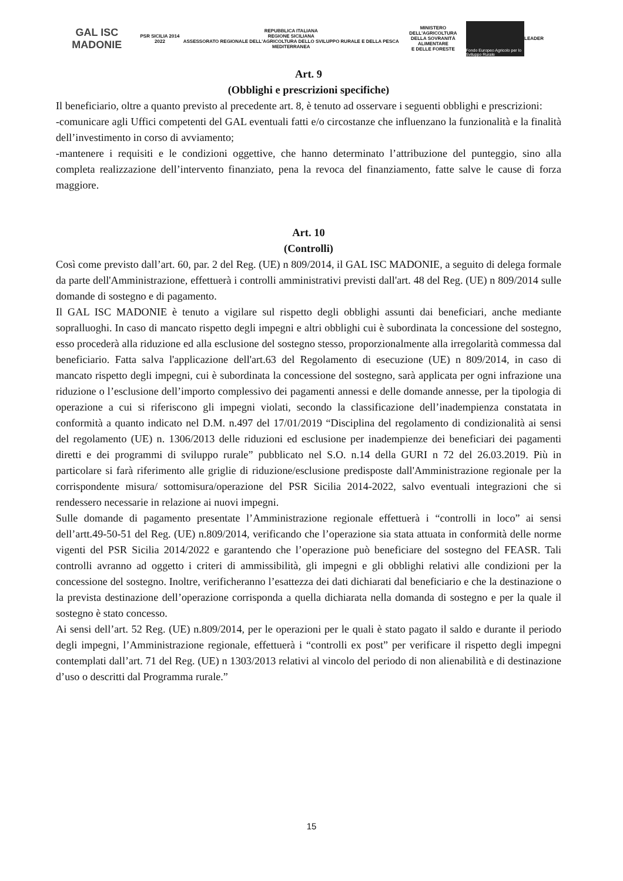GAL ISC MADONIE
PSR SICILIA 2014 2022
REPUBBLICA ITALIANA
REGIONE SICILIANA
ASSESSORATO REGIONALE DELL'AGRICOLTURA DELLO SVILUPPO RURALE E DELLA PESCA MEDITERRANEA
MINISTERO DELL'AGRICOLTURA
DELLA SOVRANITÀ ALIMENTARE
E DELLE FORESTE
Fondo Europeo Agricolo per lo Sviluppo Rurale
LEADER
Art. 9
(Obblighi e prescrizioni specifiche)
Il beneficiario, oltre a quanto previsto al precedente art. 8, è tenuto ad osservare i seguenti obblighi e prescrizioni:
-comunicare agli Uffici competenti del GAL eventuali fatti e/o circostanze che influenzano la funzionalità e la finalità dell’investimento in corso di avviamento;
-mantenere i requisiti e le condizioni oggettive, che hanno determinato l’attribuzione del punteggio, sino alla completa realizzazione dell’intervento finanziato, pena la revoca del finanziamento, fatte salve le cause di forza maggiore.
Art. 10
(Controlli)
Così come previsto dall’art. 60, par. 2 del Reg. (UE) n 809/2014, il GAL ISC MADONIE, a seguito di delega formale da parte dell'Amministrazione, effettuerà i controlli amministrativi previsti dall'art. 48 del Reg. (UE) n 809/2014 sulle domande di sostegno e di pagamento.
Il GAL ISC MADONIE è tenuto a vigilare sul rispetto degli obblighi assunti dai beneficiari, anche mediante sopralluoghi. In caso di mancato rispetto degli impegni e altri obblighi cui è subordinata la concessione del sostegno, esso procederà alla riduzione ed alla esclusione del sostegno stesso, proporzionalmente alla irregolarità commessa dal beneficiario. Fatta salva l'applicazione dell'art.63 del Regolamento di esecuzione (UE) n 809/2014, in caso di mancato rispetto degli impegni, cui è subordinata la concessione del sostegno, sarà applicata per ogni infrazione una riduzione o l’esclusione dell’importo complessivo dei pagamenti annessi e delle domande annesse, per la tipologia di operazione a cui si riferiscono gli impegni violati, secondo la classificazione dell’inadempienza constatata in conformità a quanto indicato nel D.M. n.497 del 17/01/2019 “Disciplina del regolamento di condizionalità ai sensi del regolamento (UE) n. 1306/2013 delle riduzioni ed esclusione per inadempienze dei beneficiari dei pagamenti diretti e dei programmi di sviluppo rurale” pubblicato nel S.O. n.14 della GURI n 72 del 26.03.2019. Più in particolare si farà riferimento alle griglie di riduzione/esclusione predisposte dall'Amministrazione regionale per la corrispondente misura/ sottomisura/operazione del PSR Sicilia 2014-2022, salvo eventuali integrazioni che si rendessero necessarie in relazione ai nuovi impegni.
Sulle domande di pagamento presentate l’Amministrazione regionale effettuerà i “controlli in loco” ai sensi dell’artt.49-50-51 del Reg. (UE) n.809/2014, verificando che l’operazione sia stata attuata in conformità delle norme vigenti del PSR Sicilia 2014/2022 e garantendo che l’operazione può beneficiare del sostegno del FEASR. Tali controlli avranno ad oggetto i criteri di ammissibilità, gli impegni e gli obblighi relativi alle condizioni per la concessione del sostegno. Inoltre, verificheranno l’esattezza dei dati dichiarati dal beneficiario e che la destinazione o la prevista destinazione dell’operazione corrisponda a quella dichiarata nella domanda di sostegno e per la quale il sostegno è stato concesso.
Ai sensi dell’art. 52 Reg. (UE) n.809/2014, per le operazioni per le quali è stato pagato il saldo e durante il periodo degli impegni, l’Amministrazione regionale, effettuerà i “controlli ex post” per verificare il rispetto degli impegni contemplati dall’art. 71 del Reg. (UE) n 1303/2013 relativi al vincolo del periodo di non alienabilità e di destinazione d’uso o descritti dal Programma rurale.”
15